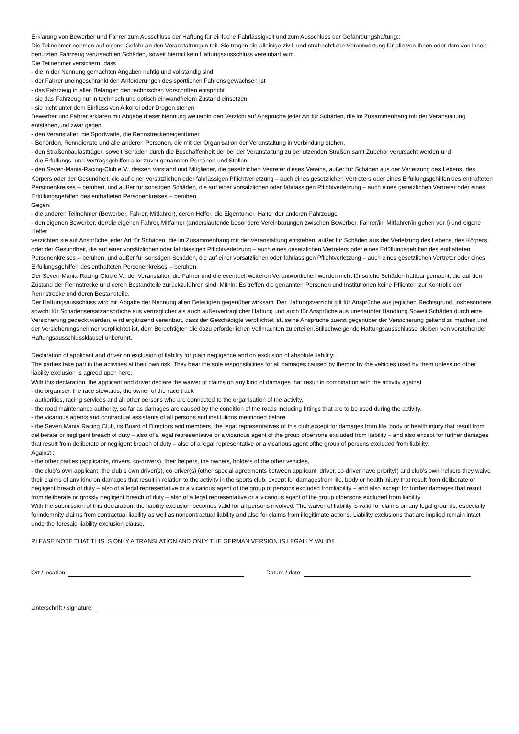Erklärung von Bewerber und Fahrer zum Ausschluss der Haftung für einfache Fahrlässigkeit und zum Ausschluss der Gefährdungshaftung::
Die Teilnehmer nehmen auf eigene Gefahr an den Veranstaltungen teil. Sie tragen die alleinige zivil- und strafrechtliche Verantwortung für alle von ihnen oder dem von ihnen benutzten Fahrzeug verursachten Schäden, soweit hiermit kein Haftungsausschluss vereinbart wird.
Die Teilnehmer versichern, dass
- die in der Nennung gemachten Angaben richtig und vollständig sind
- der Fahrer uneingeschränkt den Anforderungen des sportlichen Fahrens gewachsen ist
- das Fahrzeug in allen Belangen den technischen Vorschriften entspricht
- sie das Fahrzeug nur in technisch und optisch einwandfreiem Zustand einsetzen
- sie nicht unter dem Einfluss von Alkohol oder Drogen stehen
Bewerber und Fahrer erklären mit Abgabe dieser Nennung weiterhin den Verzicht auf Ansprüche jeder Art für Schäden, die im Zusammenhang mit der Veranstaltung entstehen,und zwar gegen
- den Veranstalter, die Sportwarte, die Rennstreckeneigentümer,
- Behörden, Renndienste und alle anderen Personen, die mit der Organisation der Veranstaltung in Verbindung stehen,
- den Straßenbaulastträger, soweit Schäden durch die Beschaffenheit der bei der Veranstaltung zu benutzenden Straßen samt Zubehör verursacht werden und
- die Erfüllungs- und Vertragsgehilfen aller zuvor genannten Personen und Stellen
- den Seven-Mania-Racing-Club e.V., dessen Vorstand und Mitglieder, die gesetzlichen Vertreter dieses Vereins, außer für Schäden aus der Verletzung des Lebens, des Körpers oder der Gesundheit, die auf einer vorsätzlichen oder fahrlässigen Pflichtverletzung – auch eines gesetzlichen Vertreters oder eines Erfüllungsgehilfen des enthafteten Personenkreises – beruhen, und außer für sonstigen Schäden, die auf einer vorsätzlichen oder fahrlässigen Pflichtverletzung – auch eines gesetzlichen Vertreter oder eines Erfüllungsgehilfen des enthafteten Personenkreises – beruhen.
Gegen:
- die anderen Teilnehmer (Bewerber, Fahrer, Mitfahrer), deren Helfer, die Eigentümer, Halter der anderen Fahrzeuge,
- den eigenen Bewerber, der/die eigenen Fahrer, Mitfahrer (anderslautende besondere Vereinbarungen zwischen Bewerber, Fahrer/in, Mitfahrer/in gehen vor !) und eigene Helfer
verzichten sie auf Ansprüche jeder Art für Schäden, die im Zusammenhang mit der Veranstaltung entstehen, außer für Schäden aus der Verletzung des Lebens, des Körpers oder der Gesundheit, die auf einer vorsätzlichen oder fahrlässigen Pflichtverletzung – auch eines gesetzlichen Vertreters oder eines Erfüllungsgehilfen des enthafteten Personenkreises – beruhen, und außer für sonstigen Schäden, die auf einer vorsätzlichen oder fahrlässigen Pflichtverletzung – auch eines gesetzlichen Vertreter oder eines Erfüllungsgehilfen des enthafteten Personenkreises – beruhen.
Der Seven-Mania-Racing-Club e.V., der Veranstalter, die Fahrer und die eventuell weiteren Verantwortlichen werden nicht für solche Schäden haftbar gemacht, die auf den Zustand der Rennstrecke und deren Bestandteile zurückzuführen sind. Mithin: Es treffen die genannten Personen und Institutionen keine Pflichten zur Kontrolle der Rennstrecke und deren Bestandteile.
Der Haftungsausschluss wird mit Abgabe der Nennung allen Beteiligten gegenüber wirksam. Der Haftungsverzicht gilt für Ansprüche aus jeglichen Rechtsgrund, insbesondere sowohl für Schadensersatzansprüche aus vertraglicher als auch außervertraglicher Haftung und auch für Ansprüche aus unerlaubter Handlung.Soweit Schäden durch eine Versicherung gedeckt werden, wird ergänzend vereinbart, dass der Geschädigte verpflichtet ist, seine Ansprüche zuerst gegenüber der Versicherung geltend zu machen und der Versicherungsnehmer verpflichtet ist, dem Berechtigten die dazu erforderlichen Vollmachten zu erteilen.Stillschweigende Haftungsausschlüsse bleiben von vorstehender Haftungsausschlussklausel unberührt.
Declaration of applicant and driver on exclusion of liability for plain negligence and on exclusion of absolute liability:
The parties take part in the activities at their own risk. They bear the sole responsibilities for all damages caused by themor by the vehicles used by them unless no other liability exclusion is agreed upon here.
With this declaration, the applicant and driver declare the waiver of claims on any kind of damages that result in combination with the activity against
- the organiser, the race stewards, the owner of the race track
- authorities, racing services and all other persons who are connected to the organisation of the activity,
- the road maintenance authority, so far as damages are caused by the condition of the roads including fittings that are to be used during the activity.
- the vicarious agents and contractual assistants of all persons and institutions mentioned before
- the Seven Mania Racing Club, its Board of Directors and members, the legal representatives of this club,except for damages from life, body or health injury that result from deliberate or negligent breach of duty – also of a legal representative or a vicarious agent of the group ofpersons excluded from liability – and also except for further damages that result from deliberate or negligent breach of duty – also of a legal representative or a vicarious agent ofthe group of persons excluded from liability.
Against::
- the other parties (applicants, drivers, co-drivers), their helpers, the owners, holders of the other vehicles,
- the club’s own applicant, the club’s own driver(s), co-driver(s) (other special agreements between applicant, driver, co-driver have priority!) and club’s own helpers they waive their claims of any kind on damages that result in relation to the activity in the sports club, except for damagesfrom life, body or health injury that result from deliberate or negligent breach of duty – also of a legal representative or a vicarious agent of the group of persons excluded fromliability – and also except for further damages that result from deliberate or grossly negligent breach of duty – also of a legal representative or a vicarious agent of the group ofpersons excluded from liability.
With the submission of this declaration, the liability exclusion becomes valid for all persons involved. The waiver of liability is valid for claims on any legal grounds, especially forindemnity claims from contractual liability as well as noncontractual liability and also for claims from illegitimate actions. Liability exclusions that are implied remain intact underthe foresaid liability exclusion clause.
PLEASE NOTE THAT THIS IS ONLY A TRANSLATION AND ONLY THE GERMAN VERSION IS LEGALLY VALID!!
Ort / location: Datum / date:
Unterschrift / signature: